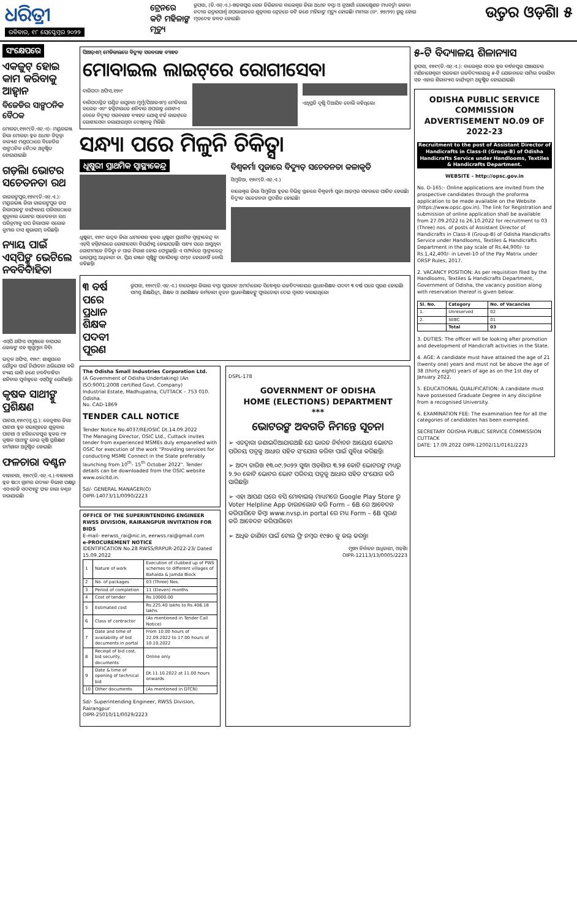ଧରିତ୍ରୀ
ରବିବାର, ୧୮ ସେପ୍ଟେମ୍ବର ୨୦୨୨
ଟ୍ରେନରେ କଟି ମହିଳାଙ୍କ ମୃତ୍ୟୁ ରୂପସା, (ଡି.ଏନ୍.ଏ.)-ଖଡ଼ଗପୁର ରେଳ ଡିଭିଜନର ବାଲେଶ୍ୱର ଜିଲା ଅଧୀନ ବସ୍ତା ଓ ନୂଆଗାଁ ରେଳଷ୍ଟେଶନ ମଧ୍ୟବର୍ତ୍ତୀ ଜଳକା ନଦୀର ଉତ୍ତରପାର୍ଶ୍ୱ ଅପଲାଇନରେ ଶୁକ୍ରବାର ଟ୍ରେନ୍‌ରେ କଟି ଜଣେ ମହିଳାଙ୍କ ମୃତ୍ୟୁ ହୋଇଛି। ମାମଲା (ନଂ. ୭୭/୨୨) ରୁଜୁ ହୋଇ ମୃତଦେହ ଜବତ ହୋଇଛି।
ଉତ୍ତର ଓଡ଼ିଶା ୫
ସଂକ୍ଷେପରେ
ଏକଜୁଟ୍ ହୋଇ କାମ କରିବାକୁ ଆହ୍ୱାନ
ବିଜେଡିର ସାଙ୍ଗଠନିକ ବୈଠକ
ମୋରଡ଼ା,୧୭।୯(ଡି.ଏନ୍.ଏ)- ମୟୂରଭଞ୍ଜ ଜିଲା ମୋରଡ଼ା ବ୍ଲକ ଅଧୀନ ତିତ୍ରକ୍ରା କଲ୍ୟାଣ ମଣ୍ଡପଠାରେ ବିଜେଡିର ସାଙ୍ଗଠନିକ ବୈଠକ ଅନୁଷ୍ଠିତ ହୋଇଯାଇଛି।
ଗଡ଼ିଲା ଭୋଟର ସଚେତନତା ରଥ
ରାଇରଙ୍ଗପୁର,୧୭।୯(ଡି.ଏନ୍.ଏ.): ମୟୂରଭଞ୍ଜ ଜିଲା ରାଇରଙ୍ଗପୁର ଉପ ଜିଲାପାଳଙ୍କ କାର୍ଯ୍ୟାଳୟ ପରିସରଠାରେ ଶୁକ୍ରବାର ଭୋଟର ସଚେତନତା ରଥ ପରିକ୍ରମାକୁ ଉପ ଜିଲାପାଳ ସରୋଜ କୁମାର ଦାସ ଶୁଭାରମ୍ଭ କରିଛନ୍ତି।
ନ୍ୟାୟ ପାଇଁ ଏସ୍‌ପିଙ୍କୁ ଭେଟିଲେ ନବବିବାହିତା
ଏସ୍‌ପି ଅଫିସ ସମ୍ମୁଖରେ ବାପଘର ଲୋକଙ୍କ ସହ ଖୁସୁମୁନା ବିବି।
ଭଦ୍ରକ ଅଫିସ, ୧୭।୯: ଶାଶୁଘରେ ଯୌତୁକ ପାଇଁ ନିର୍ଯାତନା ଅଭିଯୋଗ କରି ନ୍ୟାୟ ଲାଗି ଜଣେ ନବବିବାହିତା ଶନିବାର ପୂର୍ବାହ୍ନରେ ଏସ୍‌ପିଙ୍କୁ ଭେଟିଛନ୍ତି।
କୃଷକ ସାଥୀଙ୍କୁ ପ୍ରଶିକ୍ଷଣ
ପାଟଣା,୧୭।୯(ସ୍ୱ.ପ୍ର.): କେନ୍ଦୁଝର ଜିଲା ପାଟଣା ବ୍ଲକ ସଭାଗୃହରେ ଶୁକ୍ରବାର ପାଟଣା ଓ ହରିଚନ୍ଦନପୁର ବ୍ଲକର ୯୭ କୃଷକ ସାଥୀଙ୍କୁ ନେଇ କୃଷି ପ୍ରଶିକ୍ଷଣ କର୍ମଶାଳା ଅନୁଷ୍ଠିତ ହୋଇଛି।
ଫଳଚାରା ବଣ୍ଟନ
ବାହାନଗା, ୧୭।୯(ଡି.ଏନ୍.ଏ.)-ବାହାନଗା ବ୍ଲକ ଷଠୀ ଗ୍ରାମର ଉଦ୍ୟାନ ବିଭାଗ ପକ୍ଷରୁ ଏସଏଚଜି ସଦସ୍ୟାଙ୍କୁ ଫଳ ଚାରା ବଣ୍ଟନ କରାଯାଇଛି।
ପିଆର୍‌ଏମ୍ ମେଡିକାଲରେ ବିଦ୍ୟୁତ୍ ସରବରାହ ବ୍ୟାହତ
ମୋବାଇଲ ଲାଇଟ୍‌ରେ ରୋଗୀସେବା
ବାରିପଦା ଅଫିସ,୧୭।୯
ବାରିପଦାସ୍ଥିତ ପଣ୍ଡିତ ରଘୁନାଥ ମୁର୍ମୁ(ପିଆରଏମ୍) ମେଡିକାଲ କଲେଜ ଏବଂ ହସ୍ପିଟାଲରେ ଶନିବାର ଅପରାହ୍ନ ଗୋଟାଏ ବେଳେ ବିଦ୍ୟୁତ୍ ସରବରାହ ବ୍ୟାହତ ଯୋଗୁ ଟର୍ଚ୍ଚ ଲାଇଟ୍‌ରେ ରୋଗୀସେବା କରାଯାଉଥିବା ଦେଖିବାକୁ ମିଳିଛି।
ଏଥିପ୍ରତି ଦୃଷ୍ଟି ଦିଆଯିବ ବୋଲି କହିଥିଲେ।
ସନ୍ଧ୍ୟା ପରେ ମିଳୁନି ଚିକିତ୍ସା
ଧୂଷୁରୀ ପ୍ରାଥମିକ ସ୍ୱାସ୍ଥ୍ୟକେନ୍ଦ୍ର
ଧୂଷୁରୀ, ୧୭।୯ ଭଦ୍ରକ ଜିଲା ଧାମନଗର ବ୍ଲକର ଧୂଷୁରୀ ପ୍ରାଥମିକ ସ୍ୱାସ୍ଥ୍ୟକେନ୍ଦ୍ର ବା ଏଚ୍‌ସି ହସ୍ପିଟାଲରେ ରୋଗୀସେବା ବିପର୍ଯ୍ୟସ୍ତ ହୋଇପଡ଼ିଛି। ସନ୍ଧ୍ୟା ପରେ ଆସୁଥିବା ରୋଗୀମାନେ ଚିକିତ୍ସା ନ ପାଇ ନିରାଶ ହୋଇ ଫେରୁଛନ୍ତି। ଏ ସମ୍ପର୍କରେ ସ୍ୱାସ୍ଥ୍ୟକେନ୍ଦ୍ର ଭାରପ୍ରାପ୍ତ ଅଧିକାରୀ ଡା. ପ୍ରିୟ ରଞ୍ଜନ ପୃଷ୍ଟିଙ୍କୁ ପଚାରିବାରୁ ସମ୍ଭବ ହେଉନାହିଁ ବୋଲି କହିଛନ୍ତି।
ବିଶ୍ୱକର୍ମା ପୂଜାରେ ବିଦ୍ୟୁତ୍ ସଚେତନତା କଳାକୃତି
ସିମୁଳିଆ, ୧୭।୯(ଡି.ଏନ୍.ଏ.)
ବାଲେଶ୍ୱର ଜିଲା ସିମୁଳିଆ ବ୍ଲକର ବିଭିନ୍ନ ସ୍ଥାନରେ ବିଶ୍ୱକର୍ମା ପୂଜା ଆଡ଼ମ୍ବର ସହକାରେ ପାଳିତ ହେଉଛି। ବିଦ୍ୟୁତ ସଚେତନତା ପ୍ରଦର୍ଶିତ ହୋଇଛି।
୩ ବର୍ଷ ପରେ ପ୍ରଧାନ ଶିକ୍ଷକ ପଦବୀ ପୂରଣ
ରୂପସା, ୧୭।୯(ଡି.ଏନ୍.ଏ.) ବାଲେଶ୍ୱର ଜିଲାର ବସ୍ତା ପୁରାତନ ଅମର୍ଦାରୋଡ଼ ସିଦ୍ଧେଶ୍ୱର ଉଚ୍ଚବିଦ୍ୟାଳୟର ପ୍ରଧାନଶିକ୍ଷକ ପଦବୀ ୩ ବର୍ଷ ପରେ ପୂରଣ ହୋଇଛି। ସମସ୍ତ ଶିକ୍ଷୟିତ୍ରୀ, ଶିକ୍ଷକ ଓ ଅଣଶିକ୍ଷକ କର୍ମଚାରୀ ନୂତନ ପ୍ରଧାନଶିକ୍ଷକଙ୍କୁ ଫୁଲତୋଡ଼ା ଦେଇ ସ୍ୱାଗତ କରାଇଥିଲେ।
The Odisha Small Industries Corporation Ltd.
(A Government of Odisha Undertaking) (An ISO:9001:2008 certified Govt. Company)
Industrial Estate, Madhupatna, CUTTACK – 753 010. Odisha.
No. CAD-1869
TENDER CALL NOTICE
Tender Notice No.4037/RE/OSIC Dt.14.09.2022
The Managing Director, OSIC Ltd., Cuttack invites tender from experienced MSMEs duly empanelled with OSIC for execution of the work "Providing services for conducting MSME Connect in the State preferably launching from 10<sup>th</sup>- 15<sup>th</sup> October 2022". Tender details can be downloaded from the OSIC website www.osicltd.in.
Sd/- GENERAL MANAGER(O)
OIPR-14073/11/0090/2223
OFFICE OF THE SUPERINTENDING ENGINEER RWSS DIVISION, RAIRANGPUR INVITATION FOR BIDS
E-mail- eerwss_rai@nic.in, eerwss.rai@gmail.com
e-PROCUREMENT NOTICE
IDENTIFICATION No.28 RWSS/RRPUR-2022-23/ Dated 15.09.2022
| 1 | Nature of work | Execution of clubbed up of PWS schemes to different villages of Bahalda & Jamda Block |
| 2 | No. of packages | 03 (Three) Nos. |
| 3 | Period of completion | 11 (Eleven) months |
| 4 | Cost of tender | Rs.10000.00 |
| 5 | Estimated cost | Rs.225.40 lakhs to Rs.406.18 lakhs |
| 6 | Class of contractor | (As mentioned in Tender Call Notice) |
| 7 | Date and time of availability of bid documents in portal | From 10.00 hours of 22.09.2022 to 17.00 hours of 10.10.2022 |
| 8 | Receipt of bid cost, bid security, documents | Online only |
| 9 | Date & time of opening of technical bid | Dt.11.10.2022 at 11.00 hours onwards |
| 10 | Other documents | (As mentioned in DTCN) |
Sd/- Superintending Engineer, RWSS Division, Rairangpur
OIPR-25010/11/0029/2223
DSPL-178
GOVERNMENT OF ODISHA
HOME (ELECTIONS) DEPARTMENT
***
ଭୋଟରଙ୍କ ଅବଗତି ନିମନ୍ତେ ସୂଚନା
➢ ଏତଦ୍ୱାରା ଜଣାଇଦିଆଯାଉଅଛି ଯେ ଭାରତ ନିର୍ବାଚନ ଆୟୋଗ ଭୋଟର ପରିଚୟ ପତ୍ରକୁ ଆଧାର ସହିତ ସଂଯୋଗ କରିବା ପାଇଁ ସୁବିଧା କରିଛନ୍ତି।
➢ ଅଦ୍ୟ ତାରିଖ ୧୩.୦୯.୨୦୨୨ ସୁଦ୍ଧା ଓଡ଼ିଶାର ୩.୨୫ କୋଟି ଭୋଟରଙ୍କ ମଧ୍ୟରୁ ୨.୨୦ କୋଟି ଭୋଟର ଭୋଟ ପରିଚୟ ପତ୍ରକୁ ଆଧାର ସହିତ ସଂଯୋଗ କରି ସାରିଛନ୍ତି।
➢ ଏହା ଆପଣ ଘରେ ବସି ମୋବାଇଲ୍ ମାଧ୍ୟମରେ Google Play Store ରୁ Voter Helpline App ଡାଉନଲୋଡ କରି Form – 6B ରେ ଆବେଦନ କରିପାରିବେ କିମ୍ବା www.nvsp.in portal ରେ ମଧ୍ୟ Form – 6B ପୂରଣ କରି ଆବେଦନ କରିପାରିବେ।
➢ ଅଧିକ ଜାଣିବା ପାଇଁ ଟୋଲ ଫ୍ରି ନମ୍ବର ୧୯୫୦ କୁ କଲ୍ କରନ୍ତୁ।
ମୁଖ୍ୟ ନିର୍ବାଚନ ଅଧିକାରୀ, ଓଡ଼ିଶା
OIPR-12113/13/0005/2223
୫-ଟି ବିଦ୍ୟାଳୟ ଶିଳାନ୍ୟାସ
ରୂପସା, ୧୭।୯(ଡି.ଏନ୍.ଏ.): ବାଲେଶ୍ୱର ସଦର ବ୍ଲକ ବର୍ଦ୍ଧନପୁର ପଞ୍ଚାୟତର ମଣିନାଗେଶ୍ୱରୀ ସରକାରୀ ଉଚ୍ଚବିଦ୍ୟାଳୟକୁ ୫-ଟି ଯୋଜନାରେ ସାମିଲ କରାଯିବା ସହ ଏହାର ଶିଳାନ୍ୟାସ କାର୍ଯ୍ୟକ୍ରମ ଅନୁଷ୍ଠିତ ହୋଇଯାଇଛି।
ODISHA PUBLIC SERVICE COMMISSION
ADVERTISEMENT NO.09 OF 2022-23
Recruitment to the post of Assistant Director of Handicrafts in Class-II (Group-B) of Odisha Handicrafts Service under Handlooms, Textiles & Handicrafts Department.
WEBSITE - http://opsc.gov.in
No. D-165:- Online applications are invited from the prospective candidates through the proforma application to be made available on the Website (https://www.opsc.gov.in). The link for Registration and submission of online application shall be available from 27.09.2022 to 26.10.2022 for recruitment to 03 (Three) nos. of posts of Assistant Director of Handicrafts in Class-II (Group-B) of Odisha Handicrafts Service under Handlooms, Textiles & Handicrafts Department in the pay scale of Rs.44,900/- to Rs.1,42,400/- in Level-10 of the Pay Matrix under ORSP Rules, 2017.
2. VACANCY POSITION: As per requisition filed by the Handlooms, Textiles & Handicrafts Department, Government of Odisha, the vacancy position along with reservation thereof is given below:
| Sl. No. | Category | No. of Vacancies |
| --- | --- | --- |
| 1. | Unreserved | 02 |
| 2. | SEBC | 01 |
| | Total | 03 |
3. DUTIES: The officer will be looking after promotion and development of Handicraft activities in the State.
4. AGE: A candidate must have attained the age of 21 (twenty one) years and must not be above the age of 38 (thirty eight) years of age as on the 1st day of January 2022.
5. EDUCATIONAL QUALIFICATION: A candidate must have possessed Graduate Degree in any discipline from a recognised University.
6. EXAMINATION FEE: The examination fee for all the categories of candidates has been exempted.
SECRETARY ODISHA PUBLIC SERVICE COMMISSION CUTTACK
DATE: 17.09.2022 OIPR-12002/11/0161/2223